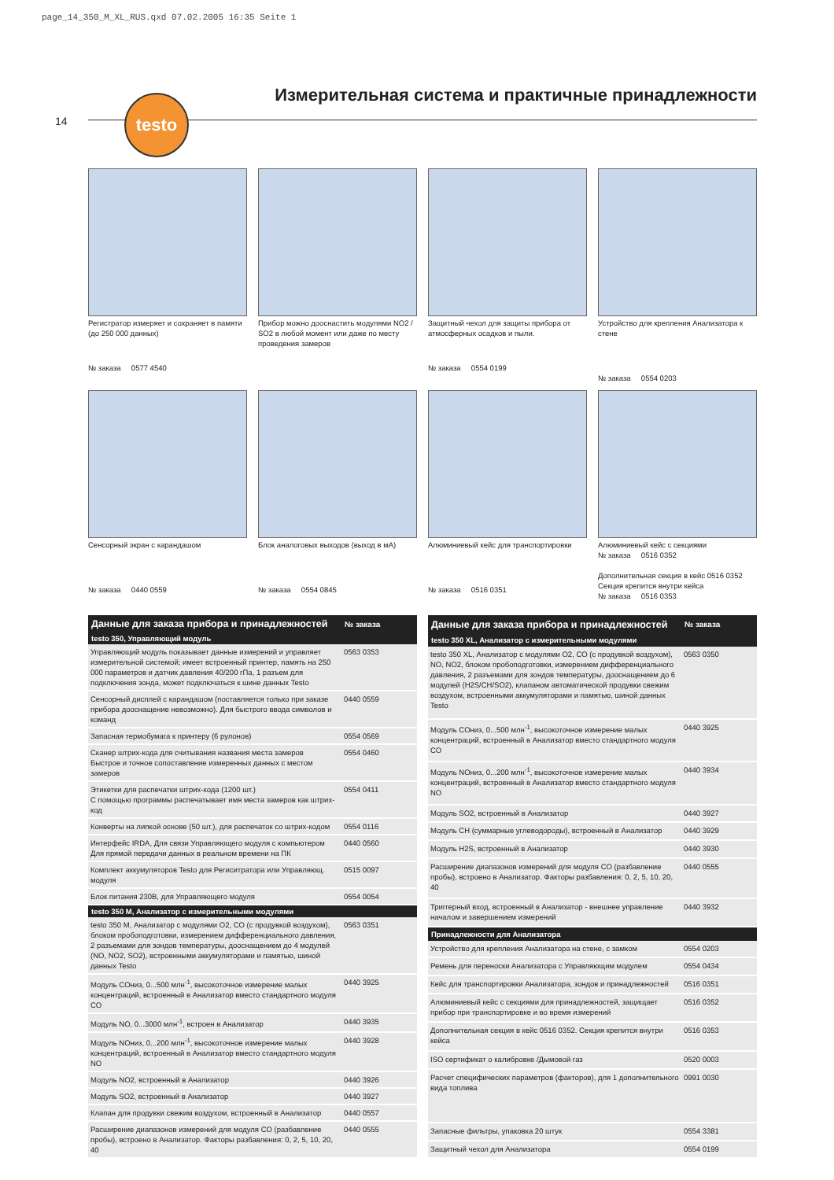page_14_350_M_XL_RUS.qxd 07.02.2005 16:35 Seite 1
14
Измерительная система и практичные принадлежности
testo
Регистратор измеряет и сохраняет в памяти (до 250 000 данных)
№ заказа 0577 4540
Прибор можно дооснастить модулями NO2 / SO2 в любой момент или даже по месту проведения замеров
Защитный чехол для защиты прибора от атмосферных осадков и пыли.
№ заказа 0554 0199
Устройство для крепления Анализатора к стене
№ заказа 0554 0203
Сенсорный экран с карандашом
№ заказа 0440 0559
Блок аналоговых выходов (выход в мА)
№ заказа 0554 0845
Алюминиевый кейс для транспортировки
№ заказа 0516 0351
Алюминиевый кейс с секциями
№ заказа 0516 0352
Дополнительная секция в кейс 0516 0352
Секция крепится внутри кейса
№ заказа 0516 0353
| Данные для заказа прибора и принадлежностей | № заказа |
| --- | --- |
| testo 350, Управляющий модуль | |
| Управляющий модуль показывает данные измерений и управляет измерительной системой; имеет встроенный принтер, память на 250 000 параметров и датчик давления 40/200 гПа, 1 разъем для подключения зонда, может подключаться к шине данных Testo | 0563 0353 |
| Сенсорный дисплей с карандашом (поставляется только при заказе прибора дооснащение невозможно). Для быстрого ввода символов и команд | 0440 0559 |
| Запасная термобумага к принтеру (6 рулонов) | 0554 0569 |
| Сканер штрих-кода для считывания названия места замеров Быстрое и точное сопоставление измеренных данных с местом замеров | 0554 0460 |
| Этикетки для распечатки штрих-кода (1200 шт.) С помощью программы распечатывает имя места замеров как штрих-код | 0554 0411 |
| Конверты на липкой основе (50 шт.), для распечаток со штрих-кодом | 0554 0116 |
| Интерфейс IRDA, Для связи Управляющего модуля с компьютером Для прямой передачи данных в реальном времени на ПК | 0440 0560 |
| Комплект аккумуляторов Testo для Региситратора или Управляющ. модуля | 0515 0097 |
| Блок питания 230В, для Управляющего модуля | 0554 0054 |
| testo 350 M, Анализатор с измерительными модулями | |
| testo 350 M, Анализатор с модулями O2, CO (с продувкой воздухом), блоком пробоподготовки, измерением дифференциального давления, 2 разъемами для зондов температуры, дооснащением до 4 модулей (NO, NO2, SO2), встроенными аккумуляторами и памятью, шиной данных Testo | 0563 0351 |
| Модуль COниз, 0...500 млн<sup>-1</sup>, высокоточное измерение малых концентраций, встроенный в Анализатор вместо стандартного модуля CO | 0440 3925 |
| Модуль NO, 0...3000 млн<sup>-1</sup>, встроен в Анализатор | 0440 3935 |
| Модуль NOниз, 0...200 млн<sup>-1</sup>, высокоточное измерение малых концентраций, встроенный в Анализатор вместо стандартного модуля NO | 0440 3928 |
| Модуль NO2, встроенный в Анализатор | 0440 3926 |
| Модуль SO2, встроенный в Анализатор | 0440 3927 |
| Клапан для продувки свежим воздухом, встроенный в Анализатор | 0440 0557 |
| Расширение диапазонов измерений для модуля CO (разбавление пробы), встроено в Анализатор. Факторы разбавления: 0, 2, 5, 10, 20, 40 | 0440 0555 |
| Данные для заказа прибора и принадлежностей | № заказа |
| --- | --- |
| testo 350 XL, Анализатор с измерительными модулями | |
| testo 350 XL, Анализатор с модулями O2, CO (с продувкой воздухом), NO, NO2, блоком пробоподготовки, измерением дифференциального давления, 2 разъемами для зондов температуры, дооснащением до 6 модулей (H2S/CH/SO2), клапаном автоматической продувки свежим воздухом, встроенными аккумуляторами и памятью, шиной данных Testo | 0563 0350 |
| Модуль COниз, 0...500 млн<sup>-1</sup>, высокоточное измерение малых концентраций, встроенный в Анализатор вместо стандартного модуля CO | 0440 3925 |
| Модуль NOниз, 0...200 млн<sup>-1</sup>, высокоточное измерение малых концентраций, встроенный в Анализатор вместо стандартного модуля NO | 0440 3934 |
| Модуль SO2, встроенный в Анализатор | 0440 3927 |
| Модуль CH (суммарные углеводороды), встроенный в Анализатор | 0440 3929 |
| Модуль H2S, встроенный в Анализатор | 0440 3930 |
| Расширение диапазонов измерений для модуля CO (разбавление пробы), встроено в Анализатор. Факторы разбавления: 0, 2, 5, 10, 20, 40 | 0440 0555 |
| Триггерный вход, встроенный в Анализатор - внешнее управление началом и завершением измерений | 0440 3932 |
| Принадлежности для Анализатора | |
| Устройство для крепления Анализатора на стене, с замком | 0554 0203 |
| Ремень для переноски Анализатора с Управляющим модулем | 0554 0434 |
| Кейс для транспортировки Анализатора, зондов и принадлежностей | 0516 0351 |
| Алюминиевый кейс с секциями для принадлежностей, защищает прибор при транспортировке и во время измерений | 0516 0352 |
| Дополнительная секция в кейс 0516 0352. Секция крепится внутри кейса | 0516 0353 |
| ISO сертификат о калибровке /Дымовой газ | 0520 0003 |
| Расчет специфических параметров (факторов), для 1 дополнительного вида топлива | 0991 0030 |
| Запасные фильтры, упаковка 20 штук | 0554 3381 |
| Защитный чехол для Анализатора | 0554 0199 |